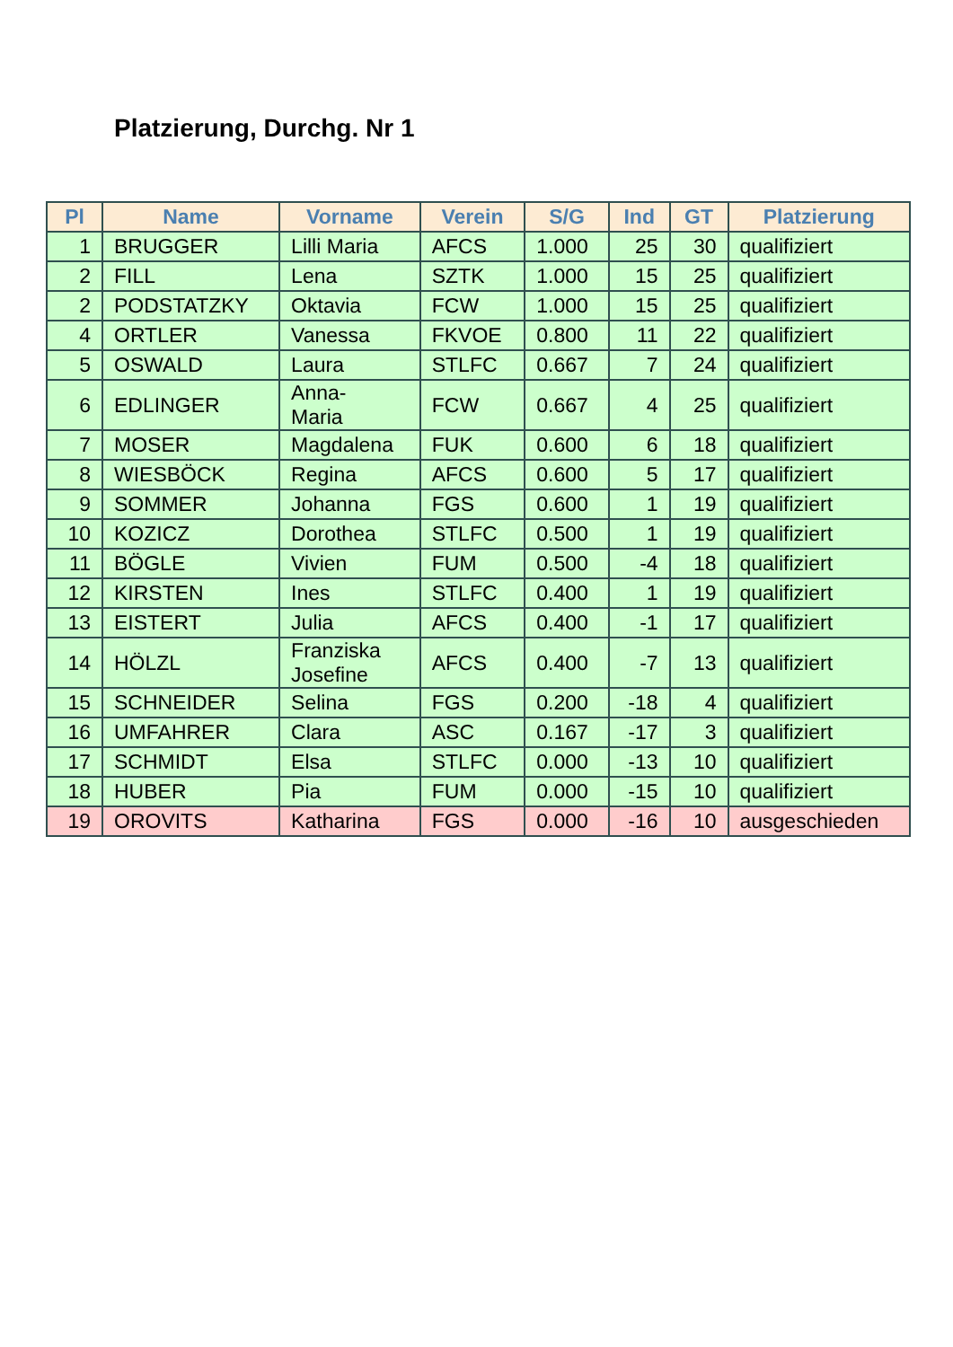Platzierung, Durchg. Nr 1
| Pl | Name | Vorname | Verein | S/G | Ind | GT | Platzierung |
| --- | --- | --- | --- | --- | --- | --- | --- |
| 1 | BRUGGER | Lilli Maria | AFCS | 1.000 | 25 | 30 | qualifiziert |
| 2 | FILL | Lena | SZTK | 1.000 | 15 | 25 | qualifiziert |
| 2 | PODSTATZKY | Oktavia | FCW | 1.000 | 15 | 25 | qualifiziert |
| 4 | ORTLER | Vanessa | FKVOE | 0.800 | 11 | 22 | qualifiziert |
| 5 | OSWALD | Laura | STLFC | 0.667 | 7 | 24 | qualifiziert |
| 6 | EDLINGER | Anna- Maria | FCW | 0.667 | 4 | 25 | qualifiziert |
| 7 | MOSER | Magdalena | FUK | 0.600 | 6 | 18 | qualifiziert |
| 8 | WIESBÖCK | Regina | AFCS | 0.600 | 5 | 17 | qualifiziert |
| 9 | SOMMER | Johanna | FGS | 0.600 | 1 | 19 | qualifiziert |
| 10 | KOZICZ | Dorothea | STLFC | 0.500 | 1 | 19 | qualifiziert |
| 11 | BÖGLE | Vivien | FUM | 0.500 | -4 | 18 | qualifiziert |
| 12 | KIRSTEN | Ines | STLFC | 0.400 | 1 | 19 | qualifiziert |
| 13 | EISTERT | Julia | AFCS | 0.400 | -1 | 17 | qualifiziert |
| 14 | HÖLZL | Franziska Josefine | AFCS | 0.400 | -7 | 13 | qualifiziert |
| 15 | SCHNEIDER | Selina | FGS | 0.200 | -18 | 4 | qualifiziert |
| 16 | UMFAHRER | Clara | ASC | 0.167 | -17 | 3 | qualifiziert |
| 17 | SCHMIDT | Elsa | STLFC | 0.000 | -13 | 10 | qualifiziert |
| 18 | HUBER | Pia | FUM | 0.000 | -15 | 10 | qualifiziert |
| 19 | OROVITS | Katharina | FGS | 0.000 | -16 | 10 | ausgeschieden |